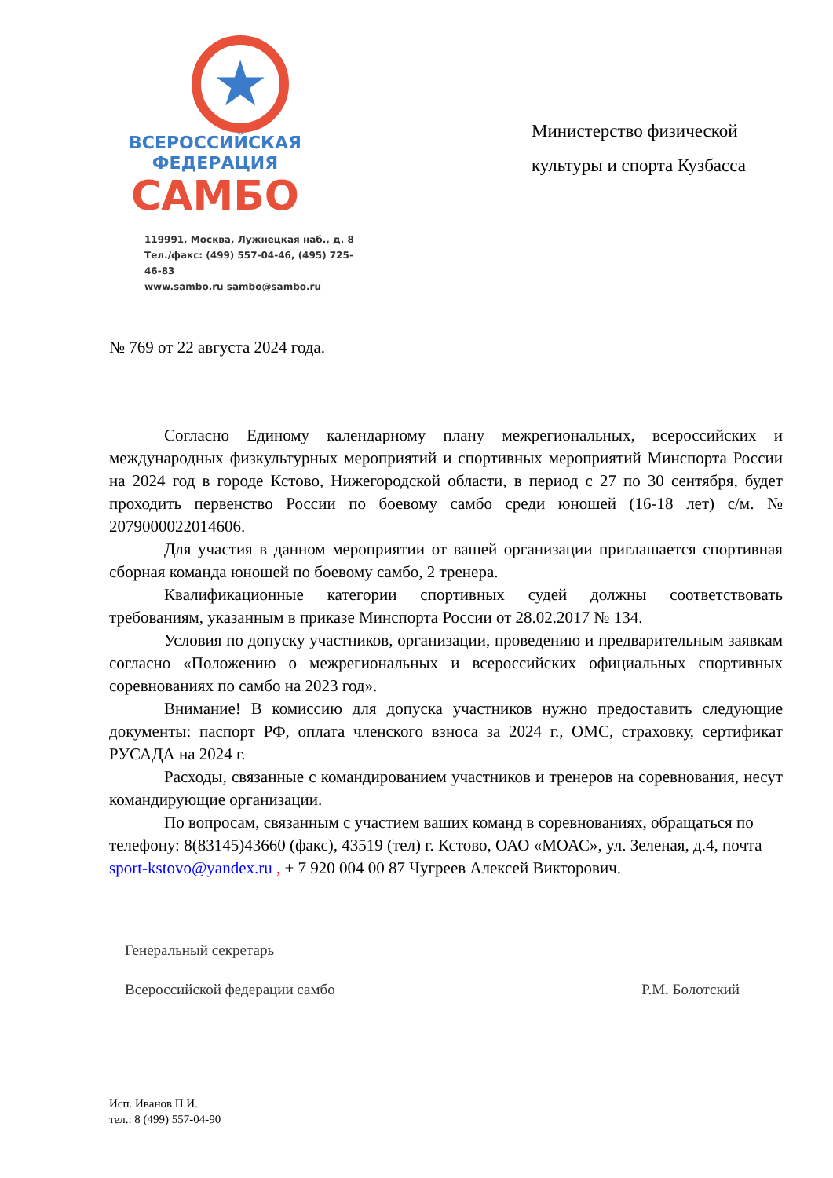★
ВСЕРОССИЙСКАЯ
ФЕДЕРАЦИЯ
САМБО
119991, Москва, Лужнецкая наб., д. 8
Тел./факс: (499) 557-04-46, (495) 725-46-83
www.sambo.ru sambo@sambo.ru
Министерство физической культуры и спорта Кузбасса
№ 769 от 22 августа 2024 года.
Согласно Единому календарному плану межрегиональных, всероссийских и международных физкультурных мероприятий и спортивных мероприятий Минспорта России на 2024 год в городе Кстово, Нижегородской области, в период с 27 по 30 сентября, будет проходить первенство России по боевому самбо среди юношей (16-18 лет) с/м. № 2079000022014606.
Для участия в данном мероприятии от вашей организации приглашается спортивная сборная команда юношей по боевому самбо, 2 тренера.
Квалификационные категории спортивных судей должны соответствовать требованиям, указанным в приказе Минспорта России от 28.02.2017 № 134.
Условия по допуску участников, организации, проведению и предварительным заявкам согласно «Положению о межрегиональных и всероссийских официальных спортивных соревнованиях по самбо на 2023 год».
Внимание! В комиссию для допуска участников нужно предоставить следующие документы: паспорт РФ, оплата членского взноса за 2024 г., ОМС, страховку, сертификат РУСАДА на 2024 г.
Расходы, связанные с командированием участников и тренеров на соревнования, несут командирующие организации.
По вопросам, связанным с участием ваших команд в соревнованиях, обращаться по телефону: 8(83145)43660 (факс), 43519 (тел) г. Кстово, ОАО «МОАС», ул. Зеленая, д.4, почта sport-kstovo@yandex.ru , + 7 920 004 00 87 Чугреев Алексей Викторович.
Генеральный секретарь
Всероссийской федерации самбо Р.М. Болотский
Исп. Иванов П.И.
тел.: 8 (499) 557-04-90